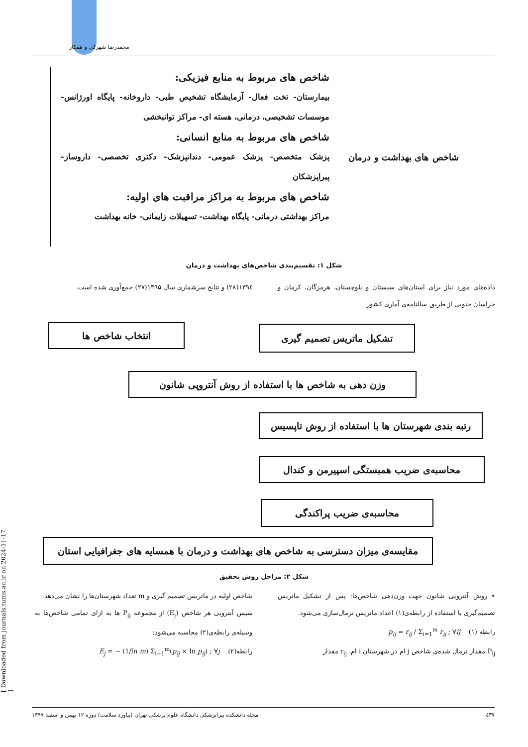محمدرضا شهرکی و همکار
[ Downloaded from journals.tums.ac.ir on 2024-11-17 ]
شاخص های بهداشت و درمان
شاخص های مربوط به منابع فیزیکی:
بیمارستان- تخت فعال- آزمایشگاه تشخیص طبی- داروخانه- پایگاه اورژانس- موسسات تشخیصی، درمانی، هسته ای- مراکز توانبخشی
شاخص های مربوط به منابع انسانی:
پزشک متخصص- پزشک عمومی- دندانپزشک- دکتری تخصصی- داروساز- پیراپزشکان
شاخص های مربوط به مراکز مراقبت های اولیه:
مراکز بهداشتی درمانی- پایگاه بهداشت- تسهیلات زایمانی- خانه بهداشت
شکل ۱: تقسیم‌بندی شاخص‌های بهداشت و درمان
داده‌های مورد نیاز برای استان‌های سیستان و بلوچستان، هرمزگان، کرمان و خراسان جنوبی از طریق سالنامه‌ی آماری کشور
۱۳۹٤(۲۸) و نتایج سرشماری سال ۱۳۹۵(۲۷) جمع‌آوری شده است.
انتخاب شاخص ها تشکیل ماتریس تصمیم گیری
وزن دهی به شاخص ها با استفاده از روش آنتروپی شانون
رتبه بندی شهرستان ها با استفاده از روش تاپسیس
محاسبه‌ی ضریب همبستگی اسپیرمن و کندال
محاسبه‌ی ضریب پراکندگی
مقایسه‌ی میزان دسترسی به شاخص های بهداشت و درمان با همسایه های جغرافیایی استان
شکل ۲: مراحل روش تحقیق
• روش آنتروپی شانون جهت وزن‌دهی شاخص‌ها: پس از تشکیل ماتریس تصمیم‌گیری با استفاده از رابطه‌ی(۱) اعداد ماتریس نرمال‌سازی می‌شود.
رابطه (۱) p<sub>ij</sub> = r<sub>ij</sub> / Σ<sub>i=1</sub><sup>m</sup> r<sub>ij</sub> ; ∀ij
P<sub>ij</sub> مقدار نرمال شده‌ی شاخص j ام در شهرستان i ام، r<sub>ij</sub> مقدار
شاخص اولیه در ماتریس تصمیم گیری و m تعداد شهرستان‌ها را نشان می‌دهد.
سپس آنتروپی هر شاخص (E<sub>j</sub>) از مجموعه P<sub>ij</sub> ها به ازای تمامی شاخص‌ها به وسیله‌ی رابطه‌ی(۲) محاسبه می‌شود:
رابطه(۲) E<sub>j</sub> = − (1/ln m) Σ<sub>i=1</sub><sup>m</sup>(p<sub>ij</sub> × ln p<sub>ij</sub>) ; ∀j
٤۳۷ مجله دانشکده پیراپزشکی دانشگاه علوم پزشکی تهران (پیاورد سلامت) دوره ۱۲ بهمن و اسفند ۱۳۹۷